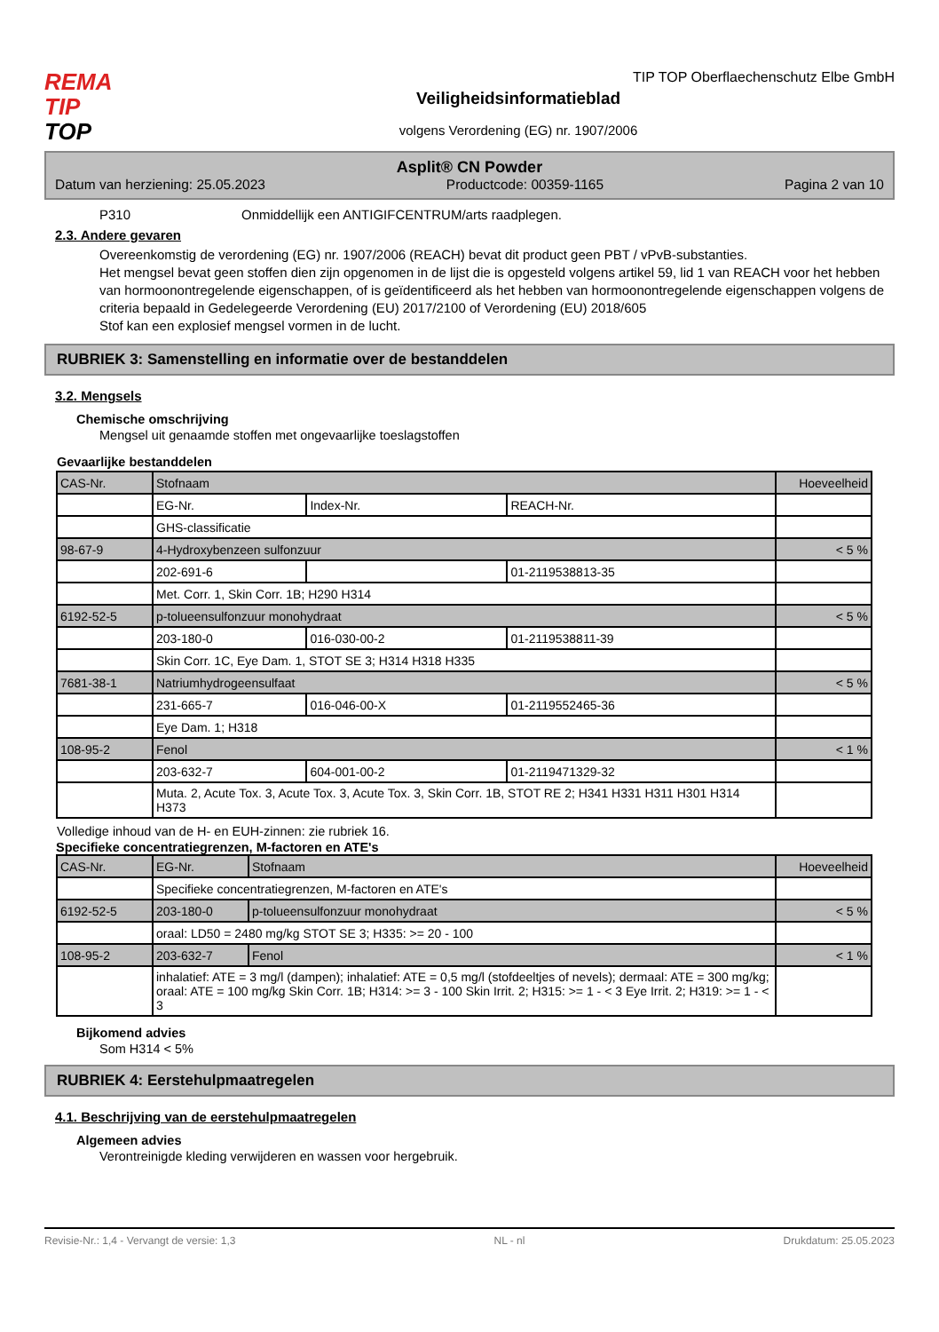REMA
TIP
TOP
TIP TOP Oberflaechenschutz Elbe GmbH
Veiligheidsinformatieblad
volgens Verordening (EG) nr. 1907/2006
Asplit® CN Powder
Datum van herziening: 25.05.2023 Productcode: 00359-1165 Pagina 2 van 10
P310 Onmiddellijk een ANTIGIFCENTRUM/arts raadplegen.
2.3. Andere gevaren
Overeenkomstig de verordening (EG) nr. 1907/2006 (REACH) bevat dit product geen PBT / vPvB-substanties.
Het mengsel bevat geen stoffen dien zijn opgenomen in de lijst die is opgesteld volgens artikel 59, lid 1 van REACH voor het hebben van hormoonontregelende eigenschappen, of is geïdentificeerd als het hebben van hormoonontregelende eigenschappen volgens de criteria bepaald in Gedelegeerde Verordening (EU) 2017/2100 of Verordening (EU) 2018/605
Stof kan een explosief mengsel vormen in de lucht.
RUBRIEK 3: Samenstelling en informatie over de bestanddelen
3.2. Mengsels
Chemische omschrijving
Mengsel uit genaamde stoffen met ongevaarlijke toeslagstoffen
Gevaarlijke bestanddelen
| CAS-Nr. | Stofnaam | | | Hoeveelheid |
| | EG-Nr. | Index-Nr. | REACH-Nr. | |
| | GHS-classificatie | | | |
| 98-67-9 | 4-Hydroxybenzeen sulfonzuur | | | < 5 % |
| | 202-691-6 | | 01-2119538813-35 | |
| | Met. Corr. 1, Skin Corr. 1B; H290 H314 | | | |
| 6192-52-5 | p-tolueensulfonzuur monohydraat | | | < 5 % |
| | 203-180-0 | 016-030-00-2 | 01-2119538811-39 | |
| | Skin Corr. 1C, Eye Dam. 1, STOT SE 3; H314 H318 H335 | | | |
| 7681-38-1 | Natriumhydrogeensulfaat | | | < 5 % |
| | 231-665-7 | 016-046-00-X | 01-2119552465-36 | |
| | Eye Dam. 1; H318 | | | |
| 108-95-2 | Fenol | | | < 1 % |
| | 203-632-7 | 604-001-00-2 | 01-2119471329-32 | |
| | Muta. 2, Acute Tox. 3, Acute Tox. 3, Acute Tox. 3, Skin Corr. 1B, STOT RE 2; H341 H331 H311 H301 H314 H373 | | | |
Volledige inhoud van de H- en EUH-zinnen: zie rubriek 16.
Specifieke concentratiegrenzen, M-factoren en ATE's
| CAS-Nr. | EG-Nr. | Stofnaam | Hoeveelheid |
| | Specifieke concentratiegrenzen, M-factoren en ATE's | | |
| 6192-52-5 | 203-180-0 | p-tolueensulfonzuur monohydraat | < 5 % |
| | oraal: LD50 = 2480 mg/kg STOT SE 3; H335: >= 20 - 100 | | |
| 108-95-2 | 203-632-7 | Fenol | < 1 % |
| | inhalatief: ATE = 3 mg/l (dampen); inhalatief: ATE = 0,5 mg/l (stofdeeltjes of nevels); dermaal: ATE = 300 mg/kg; oraal: ATE = 100 mg/kg Skin Corr. 1B; H314: >= 3 - 100 Skin Irrit. 2; H315: >= 1 - < 3 Eye Irrit. 2; H319: >= 1 - < 3 | | |
Bijkomend advies
Som H314 < 5%
RUBRIEK 4: Eerstehulpmaatregelen
4.1. Beschrijving van de eerstehulpmaatregelen
Algemeen advies
Verontreinigde kleding verwijderen en wassen voor hergebruik.
Revisie-Nr.: 1,4 - Vervangt de versie: 1,3 NL - nl Drukdatum: 25.05.2023